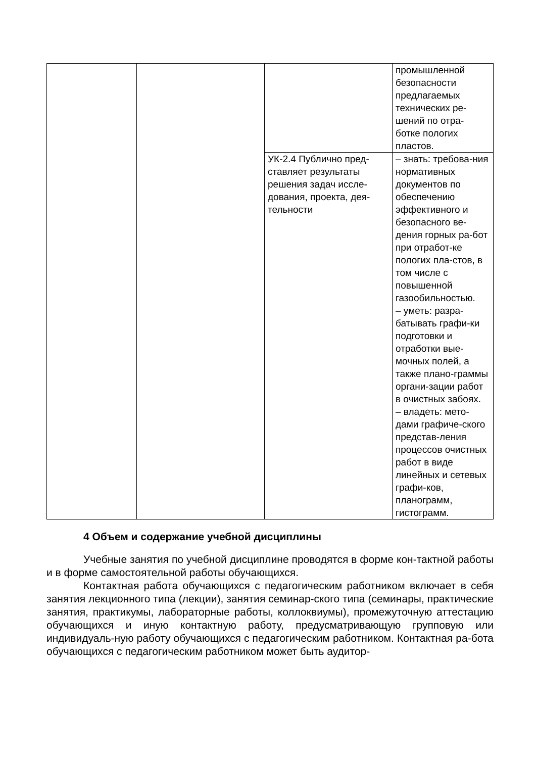| | | | промышленной безопасности предлагаемых технических ре- шений по отра- ботке пологих пластов. |
| | | УК-2.4 Публично пред-ставляет результаты решения задач иссле-дования, проекта, дея-тельности | – знать: требова-ния нормативных документов по обеспечению эффективного и безопасного ве-дения горных ра-бот при отработ-ке пологих пла-стов, в том числе с повышенной газообильностью. – уметь: разра-батывать графи-ки подготовки и отработки вые-мочных полей, а также плано-граммы органи-зации работ в очистных забоях. – владеть: мето-дами графиче-ского представ-ления процессов очистных работ в виде линейных и сетевых графи-ков, планограмм, гистограмм. |
4 Объем и содержание учебной дисциплины
Учебные занятия по учебной дисциплине проводятся в форме кон-тактной работы и в форме самостоятельной работы обучающихся.
Контактная работа обучающихся с педагогическим работником включает в себя занятия лекционного типа (лекции), занятия семинар-ского типа (семинары, практические занятия, практикумы, лабораторные работы, коллоквиумы), промежуточную аттестацию обучающихся и иную контактную работу, предусматривающую групповую или индивидуаль-ную работу обучающихся с педагогическим работником. Контактная ра-бота обучающихся с педагогическим работником может быть аудитор-